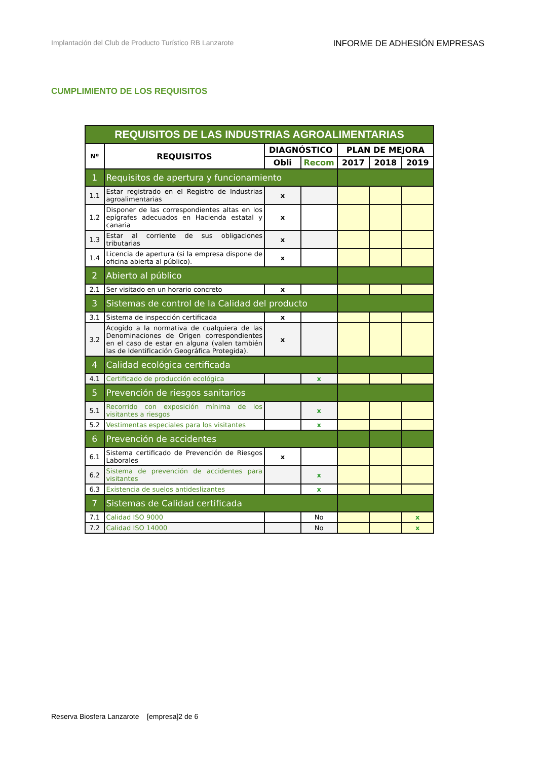Implantación del Club de Producto Turístico RB Lanzarote INFORME DE ADHESIÓN EMPRESAS
CUMPLIMIENTO DE LOS REQUISITOS
| REQUISITOS DE LAS INDUSTRIAS AGROALIMENTARIAS | | | | | | |
| Nº | REQUISITOS | DIAGNÓSTICO | | PLAN DE MEJORA | | |
| | | Obli | Recom | 2017 | 2018 | 2019 |
| 1 | Requisitos de apertura y funcionamiento | | | | | |
| 1.1 | Estar registrado en el Registro de Industrias agroalimentarias | x | | | | |
| 1.2 | Disponer de las correspondientes altas en los epígrafes adecuados en Hacienda estatal y canaria | x | | | | |
| 1.3 | Estar al corriente de sus obligaciones tributarias | x | | | | |
| 1.4 | Licencia de apertura (si la empresa dispone de oficina abierta al público). | x | | | | |
| 2 | Abierto al público | | | | | |
| 2.1 | Ser visitado en un horario concreto | x | | | | |
| 3 | Sistemas de control de la Calidad del producto | | | | | |
| 3.1 | Sistema de inspección certificada | x | | | | |
| 3.2 | Acogido a la normativa de cualquiera de las Denominaciones de Origen correspondientes en el caso de estar en alguna (valen también las de Identificación Geográfica Protegida). | x | | | | |
| 4 | Calidad ecológica certificada | | | | | |
| 4.1 | Certificado de producción ecológica | | x | | | |
| 5 | Prevención de riesgos sanitarios | | | | | |
| 5.1 | Recorrido con exposición mínima de los visitantes a riesgos | | x | | | |
| 5.2 | Vestimentas especiales para los visitantes | | x | | | |
| 6 | Prevención de accidentes | | | | | |
| 6.1 | Sistema certificado de Prevención de Riesgos Laborales | x | | | | |
| 6.2 | Sistema de prevención de accidentes para visitantes | | x | | | |
| 6.3 | Existencia de suelos antideslizantes | | x | | | |
| 7 | Sistemas de Calidad certificada | | | | | |
| 7.1 | Calidad ISO 9000 | | No | | | x |
| 7.2 | Calidad ISO 14000 | | No | | | x |
Reserva Biosfera Lanzarote [empresa]2 de 6